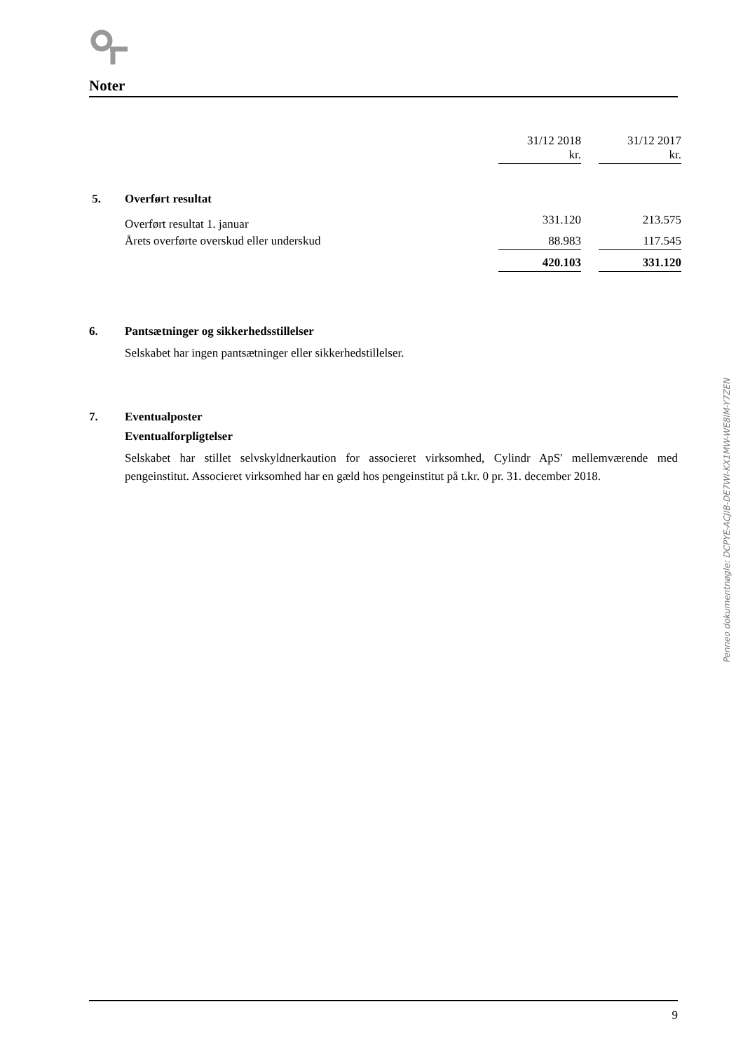Noter
| | | 31/12 2018 kr. | | 31/12 2017 kr. |
| --- | --- | --- | --- | --- |
| 5. | Overført resultat | | | |
| | Overført resultat 1. januar | 331.120 | | 213.575 |
| | Årets overførte overskud eller underskud | 88.983 | | 117.545 |
| | | 420.103 | | 331.120 |
6. Pantsætninger og sikkerhedsstillelser
Selskabet har ingen pantsætninger eller sikkerhedstillelser.
7. Eventualposter
Eventualforpligtelser
Selskabet har stillet selvskyldnerkaution for associeret virksomhed, Cylindr ApS' mellemværende med pengeinstitut. Associeret virksomhed har en gæld hos pengeinstitut på t.kr. 0 pr. 31. december 2018.
Penneo dokumentnøgle: DCPYE-ACJIB-DE7WI-KX1MW-WE8IM-Y7ZEN
9